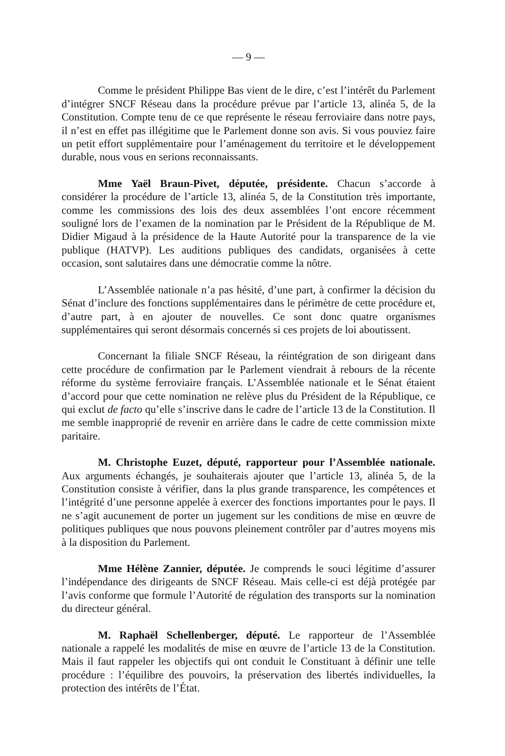— 9 —
Comme le président Philippe Bas vient de le dire, c’est l’intérêt du Parlement d’intégrer SNCF Réseau dans la procédure prévue par l’article 13, alinéa 5, de la Constitution. Compte tenu de ce que représente le réseau ferroviaire dans notre pays, il n’est en effet pas illégitime que le Parlement donne son avis. Si vous pouviez faire un petit effort supplémentaire pour l’aménagement du territoire et le développement durable, nous vous en serions reconnaissants.
Mme Yaël Braun-Pivet, députée, présidente. Chacun s’accorde à considérer la procédure de l’article 13, alinéa 5, de la Constitution très importante, comme les commissions des lois des deux assemblées l’ont encore récemment souligné lors de l’examen de la nomination par le Président de la République de M. Didier Migaud à la présidence de la Haute Autorité pour la transparence de la vie publique (HATVP). Les auditions publiques des candidats, organisées à cette occasion, sont salutaires dans une démocratie comme la nôtre.
L’Assemblée nationale n’a pas hésité, d’une part, à confirmer la décision du Sénat d’inclure des fonctions supplémentaires dans le périmètre de cette procédure et, d’autre part, à en ajouter de nouvelles. Ce sont donc quatre organismes supplémentaires qui seront désormais concernés si ces projets de loi aboutissent.
Concernant la filiale SNCF Réseau, la réintégration de son dirigeant dans cette procédure de confirmation par le Parlement viendrait à rebours de la récente réforme du système ferroviaire français. L’Assemblée nationale et le Sénat étaient d’accord pour que cette nomination ne relève plus du Président de la République, ce qui exclut de facto qu’elle s’inscrive dans le cadre de l’article 13 de la Constitution. Il me semble inapproprié de revenir en arrière dans le cadre de cette commission mixte paritaire.
M. Christophe Euzet, député, rapporteur pour l’Assemblée nationale. Aux arguments échangés, je souhaiterais ajouter que l’article 13, alinéa 5, de la Constitution consiste à vérifier, dans la plus grande transparence, les compétences et l’intégrité d’une personne appelée à exercer des fonctions importantes pour le pays. Il ne s’agit aucunement de porter un jugement sur les conditions de mise en œuvre de politiques publiques que nous pouvons pleinement contrôler par d’autres moyens mis à la disposition du Parlement.
Mme Hélène Zannier, députée. Je comprends le souci légitime d’assurer l’indépendance des dirigeants de SNCF Réseau. Mais celle-ci est déjà protégée par l’avis conforme que formule l’Autorité de régulation des transports sur la nomination du directeur général.
M. Raphaël Schellenberger, député. Le rapporteur de l’Assemblée nationale a rappelé les modalités de mise en œuvre de l’article 13 de la Constitution. Mais il faut rappeler les objectifs qui ont conduit le Constituant à définir une telle procédure : l’équilibre des pouvoirs, la préservation des libertés individuelles, la protection des intérêts de l’État.